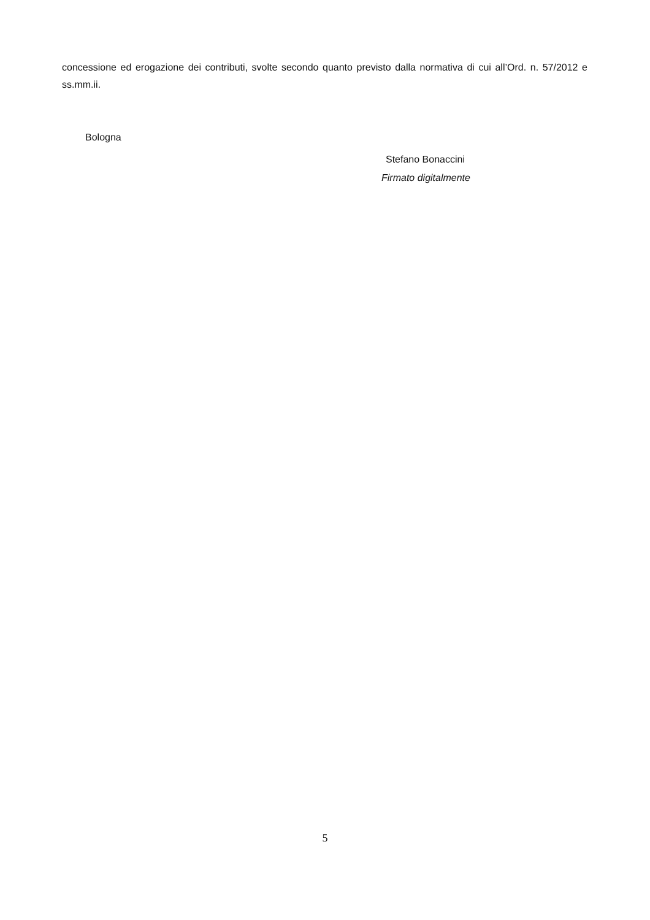concessione ed erogazione dei contributi, svolte secondo quanto previsto dalla normativa di cui all’Ord. n. 57/2012 e ss.mm.ii.
Bologna
Stefano Bonaccini
Firmato digitalmente
5